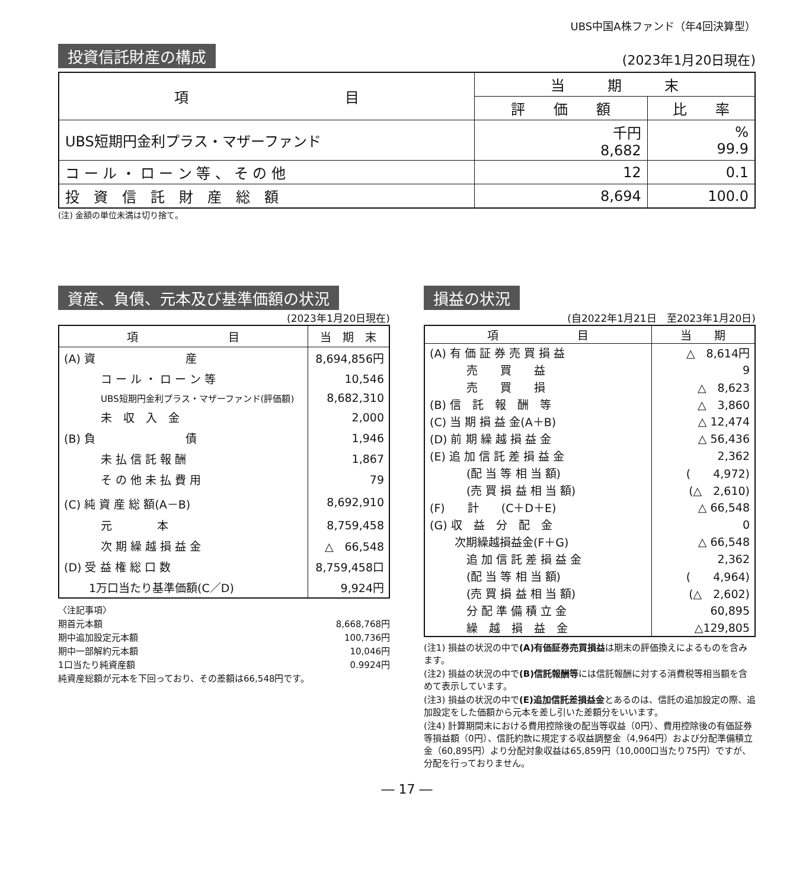UBS中国A株ファンド（年4回決算型）
投資信託財産の構成 (2023年1月20日現在)
| 項 目 | 当 期 末 | |
| --- | --- | --- |
| | 評 価 額 | 比 率 |
| UBS短期円金利プラス・マザーファンド | 千円 8,682 | % 99.9 |
| コ ー ル ・ ロ ー ン 等 、 そ の 他 | 12 | 0.1 |
| 投 資 信 託 財 産 総 額 | 8,694 | 100.0 |
(注) 金額の単位未満は切り捨て。
資産、負債、元本及び基準価額の状況
(2023年1月20日現在)
| 項 目 | 当 期 末 |
| --- | --- |
| (A) 資 産 | 8,694,856円 |
| コ ー ル ・ ロ ー ン 等 | 10,546 |
| UBS短期円金利プラス・マザーファンド(評価額) | 8,682,310 |
| 未 収 入 金 | 2,000 |
| (B) 負 債 | 1,946 |
| 未 払 信 託 報 酬 | 1,867 |
| そ の 他 未 払 費 用 | 79 |
| (C) 純 資 産 総 額(A－B) | 8,692,910 |
| 元 本 | 8,759,458 |
| 次 期 繰 越 損 益 金 | △ 66,548 |
| (D) 受 益 権 総 口 数 | 8,759,458口 |
| 1万口当たり基準価額(C／D) | 9,924円 |
〈注記事項〉
期首元本額 8,668,768円
期中追加設定元本額 100,736円
期中一部解約元本額 10,046円
1口当たり純資産額 0.9924円
純資産総額が元本を下回っており、その差額は66,548円です。
損益の状況
(自2022年1月21日　至2023年1月20日)
| 項 目 | 当 期 |
| --- | --- |
| (A) 有 価 証 券 売 買 損 益 | △ 8,614円 |
| 売 買 益 | 9 |
| 売 買 損 | △ 8,623 |
| (B) 信 託 報 酬 等 | △ 3,860 |
| (C) 当 期 損 益 金(A＋B) | △ 12,474 |
| (D) 前 期 繰 越 損 益 金 | △ 56,436 |
| (E) 追 加 信 託 差 損 益 金 | 2,362 |
| (配 当 等 相 当 額) | ( 4,972) |
| (売 買 損 益 相 当 額) | (△ 2,610) |
| (F) 計 (C＋D＋E) | △ 66,548 |
| (G) 収 益 分 配 金 | 0 |
| 次期繰越損益金(F＋G) | △ 66,548 |
| 追 加 信 託 差 損 益 金 | 2,362 |
| (配 当 等 相 当 額) | ( 4,964) |
| (売 買 損 益 相 当 額) | (△ 2,602) |
| 分 配 準 備 積 立 金 | 60,895 |
| 繰 越 損 益 金 | △129,805 |
(注1) 損益の状況の中で(A)有価証券売買損益は期末の評価換えによるものを含みます。
(注2) 損益の状況の中で(B)信託報酬等には信託報酬に対する消費税等相当額を含めて表示しています。
(注3) 損益の状況の中で(E)追加信託差損益金とあるのは、信託の追加設定の際、追加設定をした価額から元本を差し引いた差額分をいいます。
(注4) 計算期間末における費用控除後の配当等収益（0円）、費用控除後の有価証券等損益額（0円）、信託約款に規定する収益調整金（4,964円）および分配準備積立金（60,895円）より分配対象収益は65,859円（10,000口当たり75円）ですが、分配を行っておりません。
― 17 ―